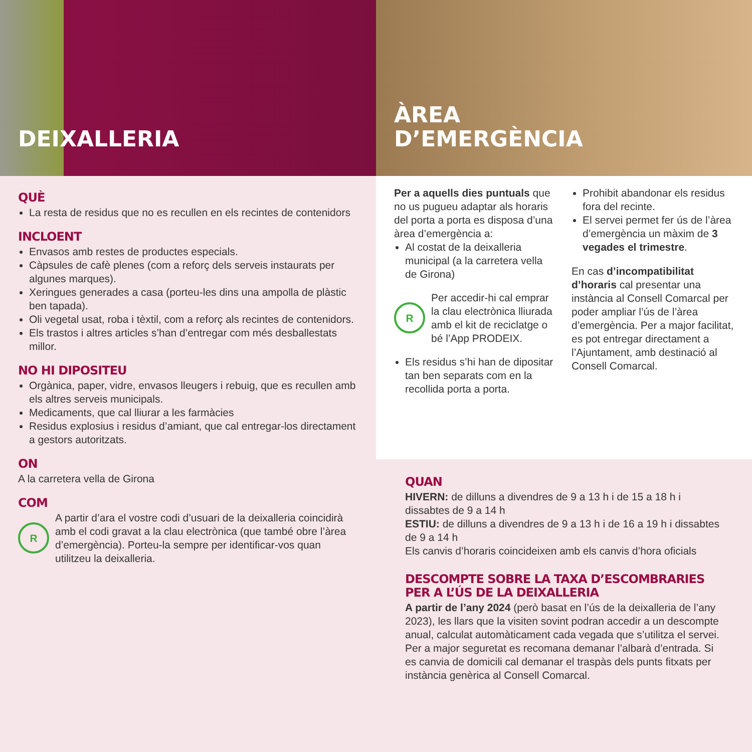DEIXALLERIA
QUÈ
La resta de residus que no es recullen en els recintes de contenidors
INCLOENT
Envasos amb restes de productes especials.
Càpsules de cafè plenes (com a reforç dels serveis instaurats per algunes marques).
Xeringues generades a casa (porteu-les dins una ampolla de plàstic ben tapada).
Oli vegetal usat, roba i tèxtil, com a reforç als recintes de contenidors.
Els trastos i altres articles s’han d’entregar com més desballestats millor.
NO HI DIPOSITEU
Orgànica, paper, vidre, envasos lleugers i rebuig, que es recullen amb els altres serveis municipals.
Medicaments, que cal lliurar a les farmàcies
Residus explosius i residus d’amiant, que cal entregar-los directament a gestors autoritzats.
ON
A la carretera vella de Girona
COM
R
A partir d’ara el vostre codi d’usuari de la deixalleria coincidirà amb el codi gravat a la clau electrònica (que també obre l’àrea d’emergència). Porteu-la sempre per identificar-vos quan utilitzeu la deixalleria.
ÀREA
D’EMERGÈNCIA
Per a aquells dies puntuals que no us pugueu adaptar als horaris del porta a porta es disposa d’una àrea d’emergència a:
Al costat de la deixalleria municipal (a la carretera vella de Girona)
R
Per accedir-hi cal emprar la clau electrònica lliurada amb el kit de reciclatge o bé l’App PRODEIX.
Els residus s’hi han de dipositar tan ben separats com en la recollida porta a porta.
Prohibit abandonar els residus fora del recinte.
El servei permet fer ús de l’àrea d’emergència un màxim de 3 vegades el trimestre.
En cas d’incompatibilitat d’horaris cal presentar una instància al Consell Comarcal per poder ampliar l’ús de l’àrea d’emergència. Per a major facilitat, es pot entregar directament a l’Ajuntament, amb destinació al Consell Comarcal.
QUAN
HIVERN: de dilluns a divendres de 9 a 13 h i de 15 a 18 h i dissabtes de 9 a 14 h
ESTIU: de dilluns a divendres de 9 a 13 h i de 16 a 19 h i dissabtes de 9 a 14 h
Els canvis d’horaris coincideixen amb els canvis d’hora oficials
DESCOMPTE SOBRE LA TAXA D’ESCOMBRARIES PER A L’ÚS DE LA DEIXALLERIA
A partir de l’any 2024 (però basat en l’ús de la deixalleria de l’any 2023), les llars que la visiten sovint podran accedir a un descompte anual, calculat automàticament cada vegada que s’utilitza el servei. Per a major seguretat es recomana demanar l’albarà d’entrada. Si es canvia de domicili cal demanar el traspàs dels punts fitxats per instància genèrica al Consell Comarcal.